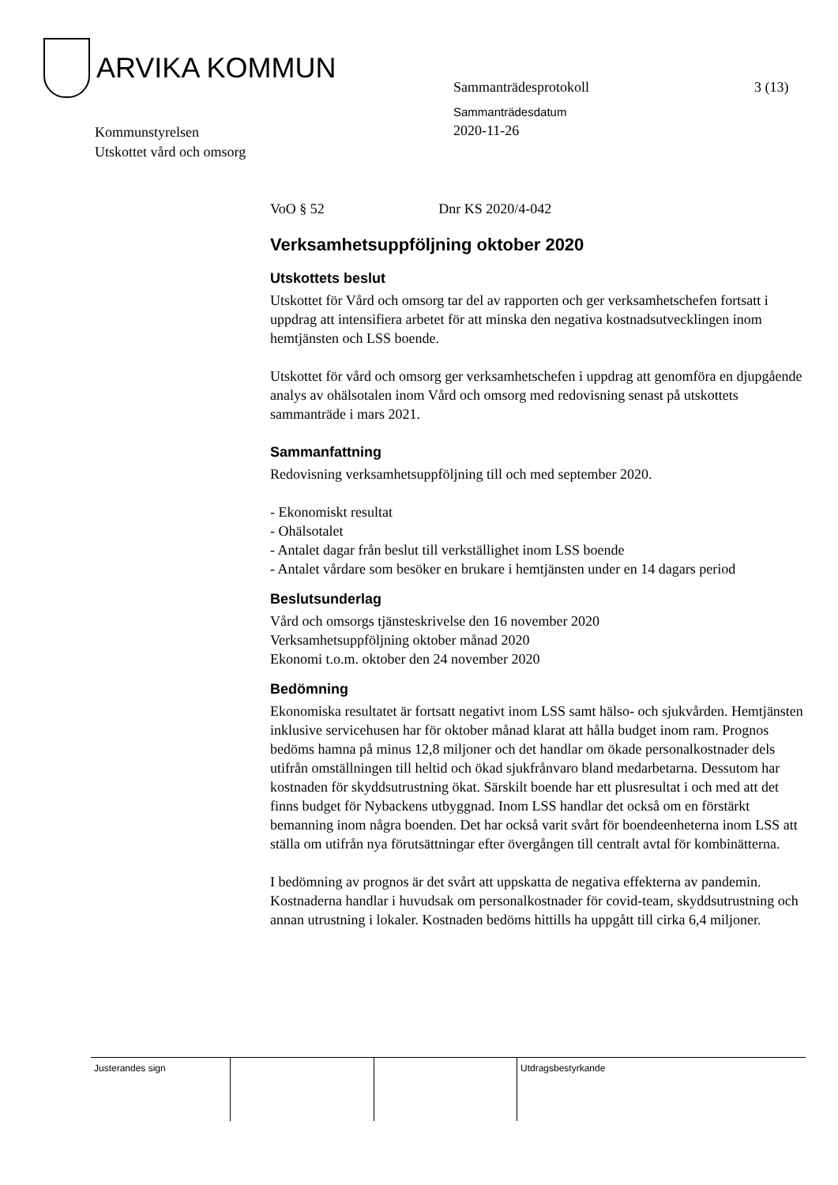ARVIKA KOMMUN
Sammanträdesprotokoll 3 (13)
Sammanträdesdatum
2020-11-26
Kommunstyrelsen
Utskottet vård och omsorg
VoO § 52 Dnr KS 2020/4-042
Verksamhetsuppföljning oktober 2020
Utskottets beslut
Utskottet för Vård och omsorg tar del av rapporten och ger verksamhetschefen fortsatt i uppdrag att intensifiera arbetet för att minska den negativa kostnadsutvecklingen inom hemtjänsten och LSS boende.
Utskottet för vård och omsorg ger verksamhetschefen i uppdrag att genomföra en djupgående analys av ohälsotalen inom Vård och omsorg med redovisning senast på utskottets sammanträde i mars 2021.
Sammanfattning
Redovisning verksamhetsuppföljning till och med september 2020.
- Ekonomiskt resultat
- Ohälsotalet
- Antalet dagar från beslut till verkställighet inom LSS boende
- Antalet vårdare som besöker en brukare i hemtjänsten under en 14 dagars period
Beslutsunderlag
Vård och omsorgs tjänsteskrivelse den 16 november 2020
Verksamhetsuppföljning oktober månad 2020
Ekonomi t.o.m. oktober den 24 november 2020
Bedömning
Ekonomiska resultatet är fortsatt negativt inom LSS samt hälso- och sjukvården. Hemtjänsten inklusive servicehusen har för oktober månad klarat att hålla budget inom ram. Prognos bedöms hamna på minus 12,8 miljoner och det handlar om ökade personalkostnader dels utifrån omställningen till heltid och ökad sjukfrånvaro bland medarbetarna. Dessutom har kostnaden för skyddsutrustning ökat. Särskilt boende har ett plusresultat i och med att det finns budget för Nybackens utbyggnad. Inom LSS handlar det också om en förstärkt bemanning inom några boenden. Det har också varit svårt för boendeenheterna inom LSS att ställa om utifrån nya förutsättningar efter övergången till centralt avtal för kombinätterna.
I bedömning av prognos är det svårt att uppskatta de negativa effekterna av pandemin. Kostnaderna handlar i huvudsak om personalkostnader för covid-team, skyddsutrustning och annan utrustning i lokaler. Kostnaden bedöms hittills ha uppgått till cirka 6,4 miljoner.
Justerandes sign Utdragsbestyrkande